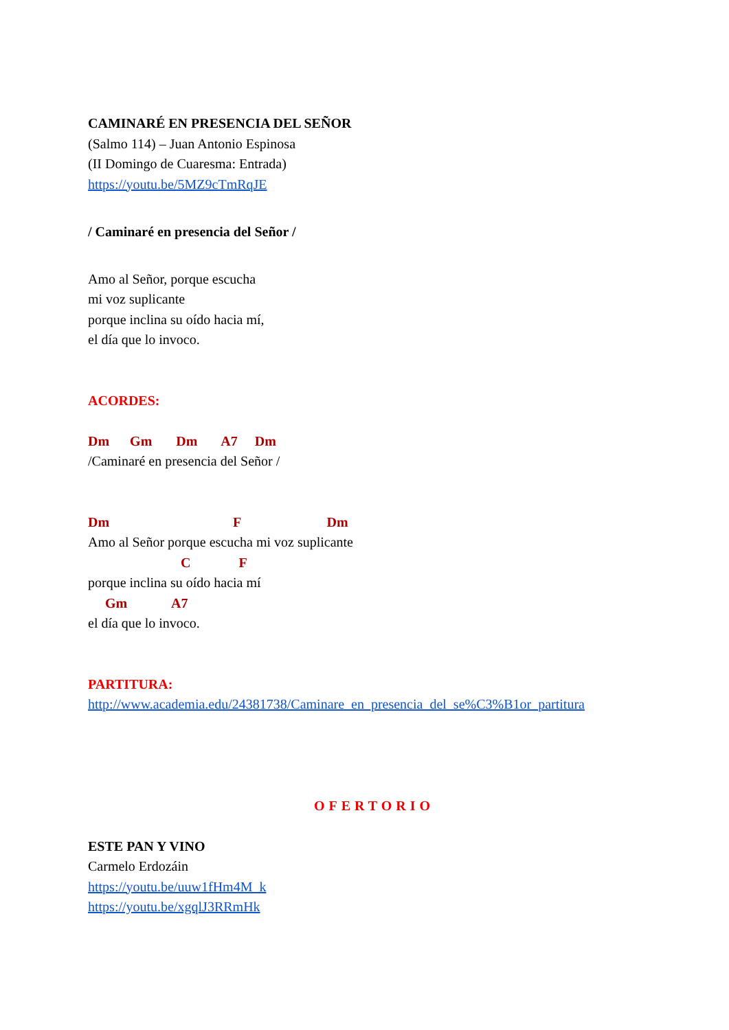CAMINARÉ EN PRESENCIA DEL SEÑOR
(Salmo 114) – Juan Antonio Espinosa
(II Domingo de Cuaresma: Entrada)
https://youtu.be/5MZ9cTmRqJE
/ Caminaré en presencia del Señor /
Amo al Señor, porque escucha
mi voz suplicante
porque inclina su oído hacia mí,
el día que lo invoco.
ACORDES:
Dm Gm Dm A7 Dm
/Caminaré en presencia del Señor /
Dm F Dm
Amo al Señor porque escucha mi voz suplicante
C F
porque inclina su oído hacia mí
Gm A7
el día que lo invoco.
PARTITURA:
http://www.academia.edu/24381738/Caminare_en_presencia_del_se%C3%B1or_partitura
OFERTORIO
ESTE PAN Y VINO
Carmelo Erdozáin
https://youtu.be/uuw1fHm4M_k
https://youtu.be/xgqlJ3RRmHk